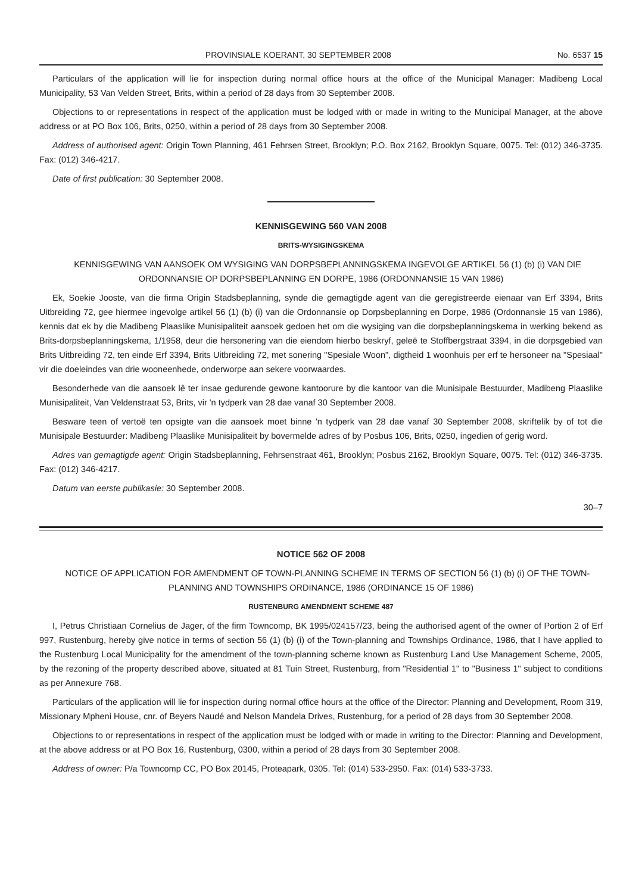PROVINSIALE KOERANT, 30 SEPTEMBER 2008 No. 6537 15
Particulars of the application will lie for inspection during normal office hours at the office of the Municipal Manager: Madibeng Local Municipality, 53 Van Velden Street, Brits, within a period of 28 days from 30 September 2008.
Objections to or representations in respect of the application must be lodged with or made in writing to the Municipal Manager, at the above address or at PO Box 106, Brits, 0250, within a period of 28 days from 30 September 2008.
Address of authorised agent: Origin Town Planning, 461 Fehrsen Street, Brooklyn; P.O. Box 2162, Brooklyn Square, 0075. Tel: (012) 346-3735. Fax: (012) 346-4217.
Date of first publication: 30 September 2008.
KENNISGEWING 560 VAN 2008
BRITS-WYSIGINGSKEMA
KENNISGEWING VAN AANSOEK OM WYSIGING VAN DORPSBEPLANNINGSKEMA INGEVOLGE ARTIKEL 56 (1) (b) (i) VAN DIE ORDONNANSIE OP DORPSBEPLANNING EN DORPE, 1986 (ORDONNANSIE 15 VAN 1986)
Ek, Soekie Jooste, van die firma Origin Stadsbeplanning, synde die gemagtigde agent van die geregistreerde eienaar van Erf 3394, Brits Uitbreiding 72, gee hiermee ingevolge artikel 56 (1) (b) (i) van die Ordonnansie op Dorpsbeplanning en Dorpe, 1986 (Ordonnansie 15 van 1986), kennis dat ek by die Madibeng Plaaslike Munisipaliteit aansoek gedoen het om die wysiging van die dorpsbeplanningskema in werking bekend as Brits-dorpsbeplanningskema, 1/1958, deur die hersonering van die eiendom hierbo beskryf, geleë te Stoffbergstraat 3394, in die dorpsgebied van Brits Uitbreiding 72, ten einde Erf 3394, Brits Uitbreiding 72, met sonering "Spesiale Woon", digtheid 1 woonhuis per erf te hersoneer na "Spesiaal" vir die doeleindes van drie wooneenhede, onderworpe aan sekere voorwaardes.
Besonderhede van die aansoek lê ter insae gedurende gewone kantoorure by die kantoor van die Munisipale Bestuurder, Madibeng Plaaslike Munisipaliteit, Van Veldenstraat 53, Brits, vir 'n tydperk van 28 dae vanaf 30 September 2008.
Besware teen of vertoë ten opsigte van die aansoek moet binne 'n tydperk van 28 dae vanaf 30 September 2008, skriftelik by of tot die Munisipale Bestuurder: Madibeng Plaaslike Munisipaliteit by bovermelde adres of by Posbus 106, Brits, 0250, ingedien of gerig word.
Adres van gemagtigde agent: Origin Stadsbeplanning, Fehrsenstraat 461, Brooklyn; Posbus 2162, Brooklyn Square, 0075. Tel: (012) 346-3735. Fax: (012) 346-4217.
Datum van eerste publikasie: 30 September 2008.
30–7
NOTICE 562 OF 2008
NOTICE OF APPLICATION FOR AMENDMENT OF TOWN-PLANNING SCHEME IN TERMS OF SECTION 56 (1) (b) (i) OF THE TOWN-PLANNING AND TOWNSHIPS ORDINANCE, 1986 (ORDINANCE 15 OF 1986)
RUSTENBURG AMENDMENT SCHEME 487
I, Petrus Christiaan Cornelius de Jager, of the firm Towncomp, BK 1995/024157/23, being the authorised agent of the owner of Portion 2 of Erf 997, Rustenburg, hereby give notice in terms of section 56 (1) (b) (i) of the Town-planning and Townships Ordinance, 1986, that I have applied to the Rustenburg Local Municipality for the amendment of the town-planning scheme known as Rustenburg Land Use Management Scheme, 2005, by the rezoning of the property described above, situated at 81 Tuin Street, Rustenburg, from "Residential 1" to "Business 1" subject to conditions as per Annexure 768.
Particulars of the application will lie for inspection during normal office hours at the office of the Director: Planning and Development, Room 319, Missionary Mpheni House, cnr. of Beyers Naudé and Nelson Mandela Drives, Rustenburg, for a period of 28 days from 30 September 2008.
Objections to or representations in respect of the application must be lodged with or made in writing to the Director: Planning and Development, at the above address or at PO Box 16, Rustenburg, 0300, within a period of 28 days from 30 September 2008.
Address of owner: P/a Towncomp CC, PO Box 20145, Proteapark, 0305. Tel: (014) 533-2950. Fax: (014) 533-3733.